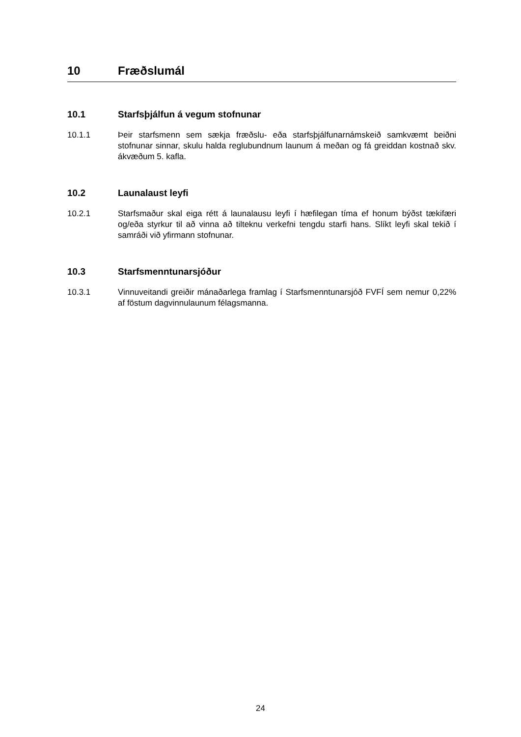10 Fræðslumál
10.1 Starfsþjálfun á vegum stofnunar
10.1.1 Þeir starfsmenn sem sækja fræðslu- eða starfsþjálfunarnámskeið samkvæmt beiðni stofnunar sinnar, skulu halda reglubundnum launum á meðan og fá greiddan kostnað skv. ákvæðum 5. kafla.
10.2 Launalaust leyfi
10.2.1 Starfsmaður skal eiga rétt á launalausu leyfi í hæfilegan tíma ef honum býðst tækifæri og/eða styrkur til að vinna að tilteknu verkefni tengdu starfi hans. Slíkt leyfi skal tekið í samráði við yfirmann stofnunar.
10.3 Starfsmenntunarsjóður
10.3.1 Vinnuveitandi greiðir mánaðarlega framlag í Starfsmenntunarsjóð FVFÍ sem nemur 0,22% af föstum dagvinnulaunum félagsmanna.
24